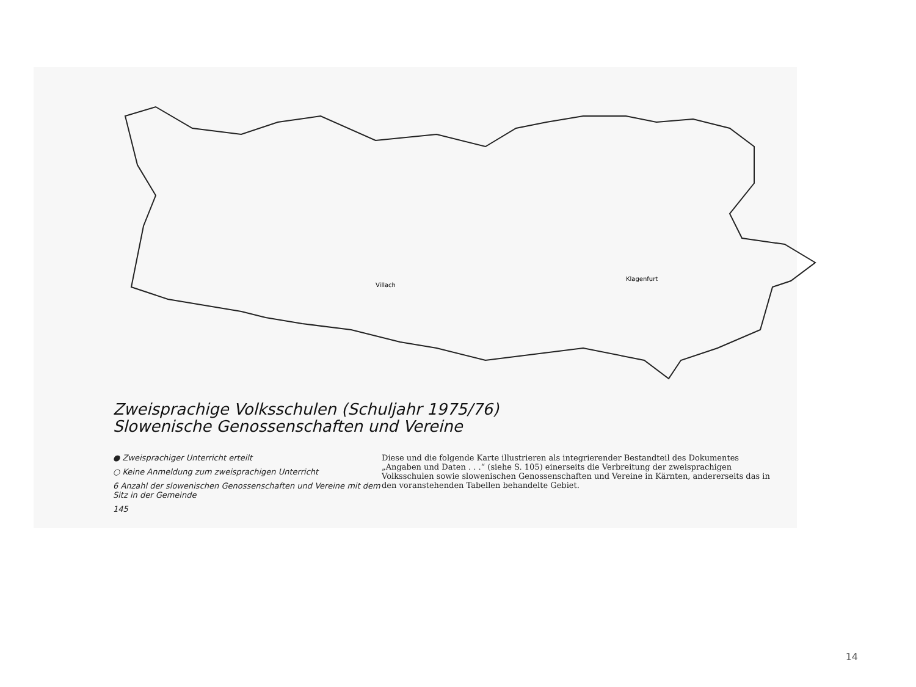Villach
Klagenfurt
Zweisprachige Volksschulen (Schuljahr 1975/76)
Slowenische Genossenschaften und Vereine
● Zweisprachiger Unterricht erteilt
○ Keine Anmeldung zum zweisprachigen Unterricht
6 Anzahl der slowenischen Genossenschaften und Vereine mit dem Sitz in der Gemeinde
145
Diese und die folgende Karte illustrieren als integrierender Bestandteil des Dokumentes „Angaben und Daten . . .“ (siehe S. 105) einerseits die Verbreitung der zweisprachigen Volksschulen sowie slowenischen Genossenschaften und Vereine in Kärnten, andererseits das in den voranstehenden Tabellen behandelte Gebiet.
14